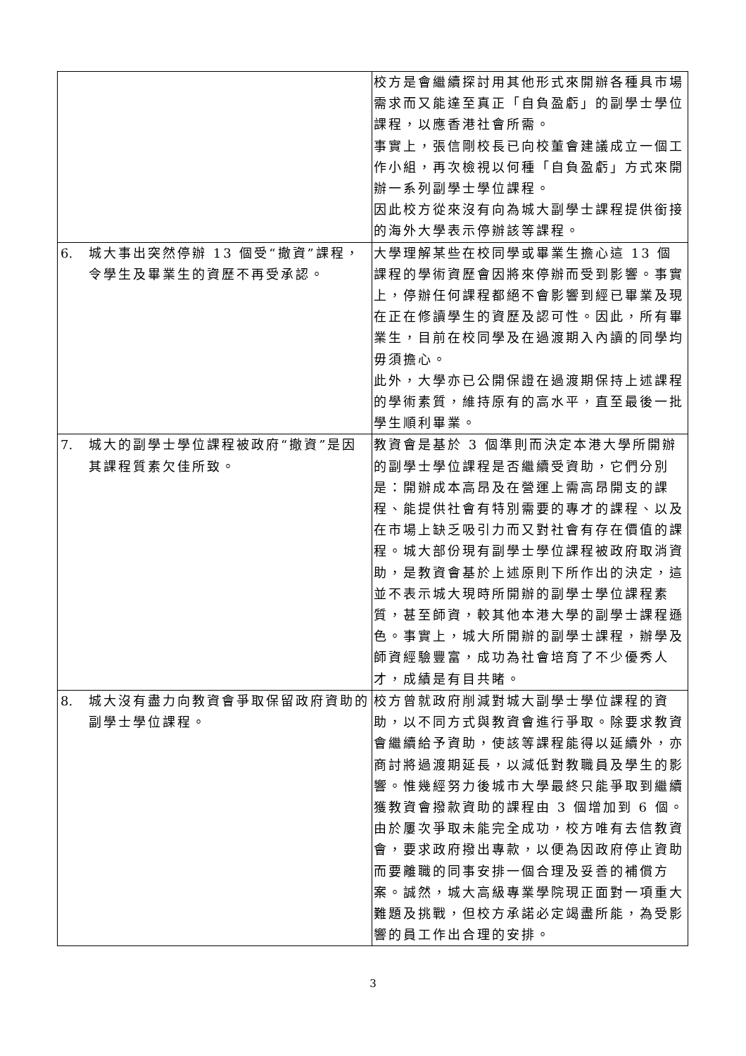| | | 校方是會繼續探討用其他形式來開辦各種具市場需求而又能達至真正「自負盈虧」的副學士學位課程，以應香港社會所需。 事實上，張信剛校長已向校董會建議成立一個工作小組，再次檢視以何種「自負盈虧」方式來開辦一系列副學士學位課程。 因此校方從來沒有向為城大副學士課程提供銜接的海外大學表示停辦該等課程。 |
| 6. | 城大事出突然停辦 13 個受“撤資”課程，令學生及畢業生的資歷不再受承認。 | 大學理解某些在校同學或畢業生擔心這 13 個課程的學術資歷會因將來停辦而受到影響。事實上，停辦任何課程都絕不會影響到經已畢業及現在正在修讀學生的資歷及認可性。因此，所有畢業生，目前在校同學及在過渡期入內讀的同學均毋須擔心。 此外，大學亦已公開保證在過渡期保持上述課程的學術素質，維持原有的高水平，直至最後一批學生順利畢業。 |
| 7. | 城大的副學士學位課程被政府“撤資”是因其課程質素欠佳所致。 | 教資會是基於 3 個準則而決定本港大學所開辦的副學士學位課程是否繼續受資助，它們分別是：開辦成本高昂及在營運上需高昂開支的課程、能提供社會有特別需要的專才的課程、以及在市場上缺乏吸引力而又對社會有存在價值的課程。城大部份現有副學士學位課程被政府取消資助，是教資會基於上述原則下所作出的決定，這並不表示城大現時所開辦的副學士學位課程素質，甚至師資，較其他本港大學的副學士課程遜色。事實上，城大所開辦的副學士課程，辦學及師資經驗豐富，成功為社會培育了不少優秀人才，成績是有目共睹。 |
| 8. | 城大沒有盡力向教資會爭取保留政府資助的副學士學位課程。 | 校方曾就政府削減對城大副學士學位課程的資助，以不同方式與教資會進行爭取。除要求教資會繼續給予資助，使該等課程能得以延續外，亦商討將過渡期延長，以減低對教職員及學生的影響。惟幾經努力後城市大學最終只能爭取到繼續獲教資會撥款資助的課程由 3 個增加到 6 個。 由於屢次爭取未能完全成功，校方唯有去信教資會，要求政府撥出專款，以便為因政府停止資助而要離職的同事安排一個合理及妥善的補償方案。誠然，城大高級專業學院現正面對一項重大難題及挑戰，但校方承諾必定竭盡所能，為受影響的員工作出合理的安排。 |
3